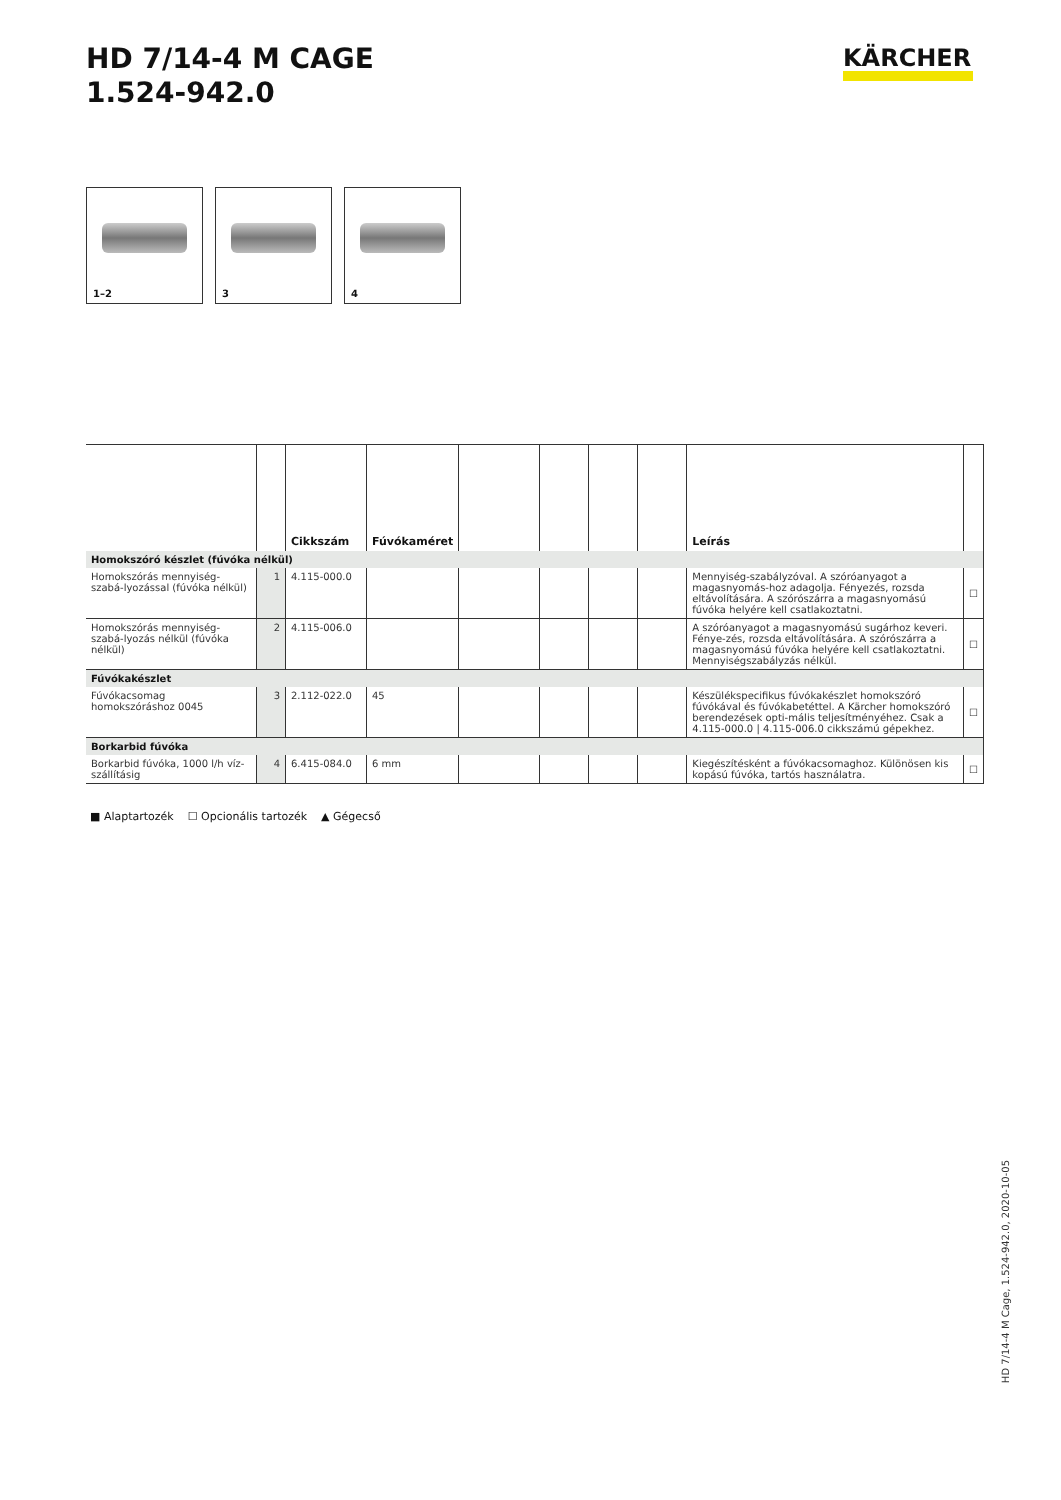HD 7/14-4 M CAGE
1.524-942.0
KÄRCHER
1–2
3
4
| | | Cikkszám | Fúvókaméret | | | | | Leírás | |
| --- | --- | --- | --- | --- | --- | --- | --- | --- | --- |
| Homokszóró készlet (fúvóka nélkül) | | | | | | | | | |
| Homokszórás mennyiség-szabá-lyozással (fúvóka nélkül) | 1 | 4.115-000.0 | | | | | | Mennyiség-szabályzóval. A szóróanyagot a magasnyomás-hoz adagolja. Fényezés, rozsda eltávolítására. A szórószárra a magasnyomású fúvóka helyére kell csatlakoztatni. | ☐ |
| Homokszórás mennyiség-szabá-lyozás nélkül (fúvóka nélkül) | 2 | 4.115-006.0 | | | | | | A szóróanyagot a magasnyomású sugárhoz keveri. Fénye-zés, rozsda eltávolítására. A szórószárra a magasnyomású fúvóka helyére kell csatlakoztatni. Mennyiségszabályzás nélkül. | ☐ |
| Fúvókakészlet | | | | | | | | | |
| Fúvókacsomag homokszóráshoz 0045 | 3 | 2.112-022.0 | 45 | | | | | Készülékspecifikus fúvókakészlet homokszóró fúvókával és fúvókabetéttel. A Kärcher homokszóró berendezések opti-mális teljesítményéhez. Csak a 4.115-000.0 / 4.115-006.0 cikkszámú gépekhez. | ☐ |
| Borkarbid fúvóka | | | | | | | | | |
| Borkarbid fúvóka, 1000 l/h víz-szállításig | 4 | 6.415-084.0 | 6 mm | | | | | Kiegészítésként a fúvókacsomaghoz. Különösen kis kopású fúvóka, tartós használatra. | ☐ |
■ Alaptartozék ☐ Opcionális tartozék ▲ Gégecső
HD 7/14-4 M Cage, 1.524-942.0, 2020-10-05